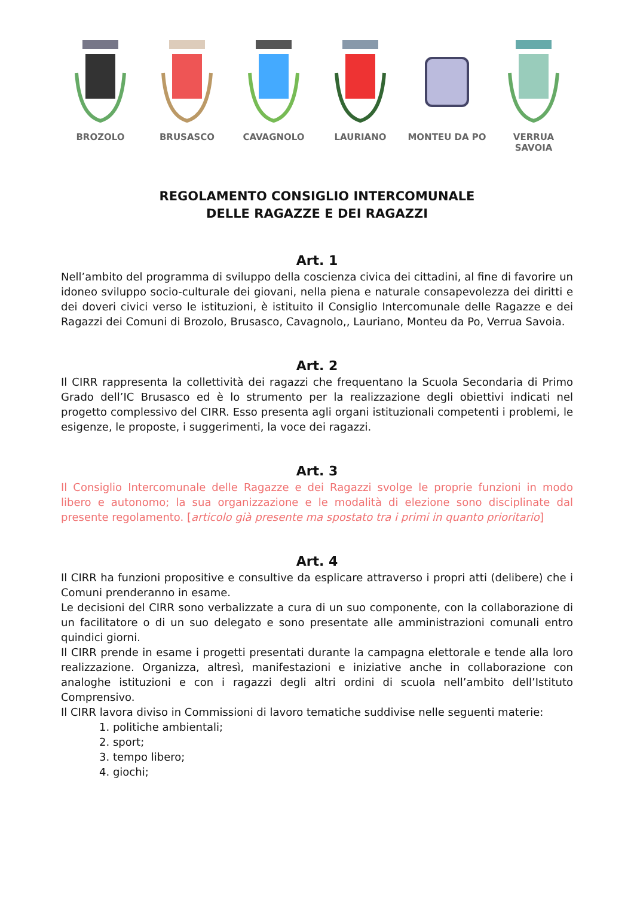BROZOLO BRUSASCO CAVAGNOLO LAURIANO MONTEU DA PO VERRUA SAVOIA
REGOLAMENTO CONSIGLIO INTERCOMUNALE
DELLE RAGAZZE E DEI RAGAZZI
Art. 1
Nell’ambito del programma di sviluppo della coscienza civica dei cittadini, al fine di favorire un idoneo sviluppo socio-culturale dei giovani, nella piena e naturale consapevolezza dei diritti e dei doveri civici verso le istituzioni, è istituito il Consiglio Intercomunale delle Ragazze e dei Ragazzi dei Comuni di Brozolo, Brusasco, Cavagnolo,, Lauriano, Monteu da Po, Verrua Savoia.
Art. 2
Il CIRR rappresenta la collettività dei ragazzi che frequentano la Scuola Secondaria di Primo Grado dell’IC Brusasco ed è lo strumento per la realizzazione degli obiettivi indicati nel progetto complessivo del CIRR. Esso presenta agli organi istituzionali competenti i problemi, le esigenze, le proposte, i suggerimenti, la voce dei ragazzi.
Art. 3
Il Consiglio Intercomunale delle Ragazze e dei Ragazzi svolge le proprie funzioni in modo libero e autonomo; la sua organizzazione e le modalità di elezione sono disciplinate dal presente regolamento. [articolo già presente ma spostato tra i primi in quanto prioritario]
Art. 4
Il CIRR ha funzioni propositive e consultive da esplicare attraverso i propri atti (delibere) che i Comuni prenderanno in esame.
Le decisioni del CIRR sono verbalizzate a cura di un suo componente, con la collaborazione di un facilitatore o di un suo delegato e sono presentate alle amministrazioni comunali entro quindici giorni.
Il CIRR prende in esame i progetti presentati durante la campagna elettorale e tende alla loro realizzazione. Organizza, altresì, manifestazioni e iniziative anche in collaborazione con analoghe istituzioni e con i ragazzi degli altri ordini di scuola nell’ambito dell’Istituto Comprensivo.
Il CIRR lavora diviso in Commissioni di lavoro tematiche suddivise nelle seguenti materie:
1. politiche ambientali;
2. sport;
3. tempo libero;
4. giochi;